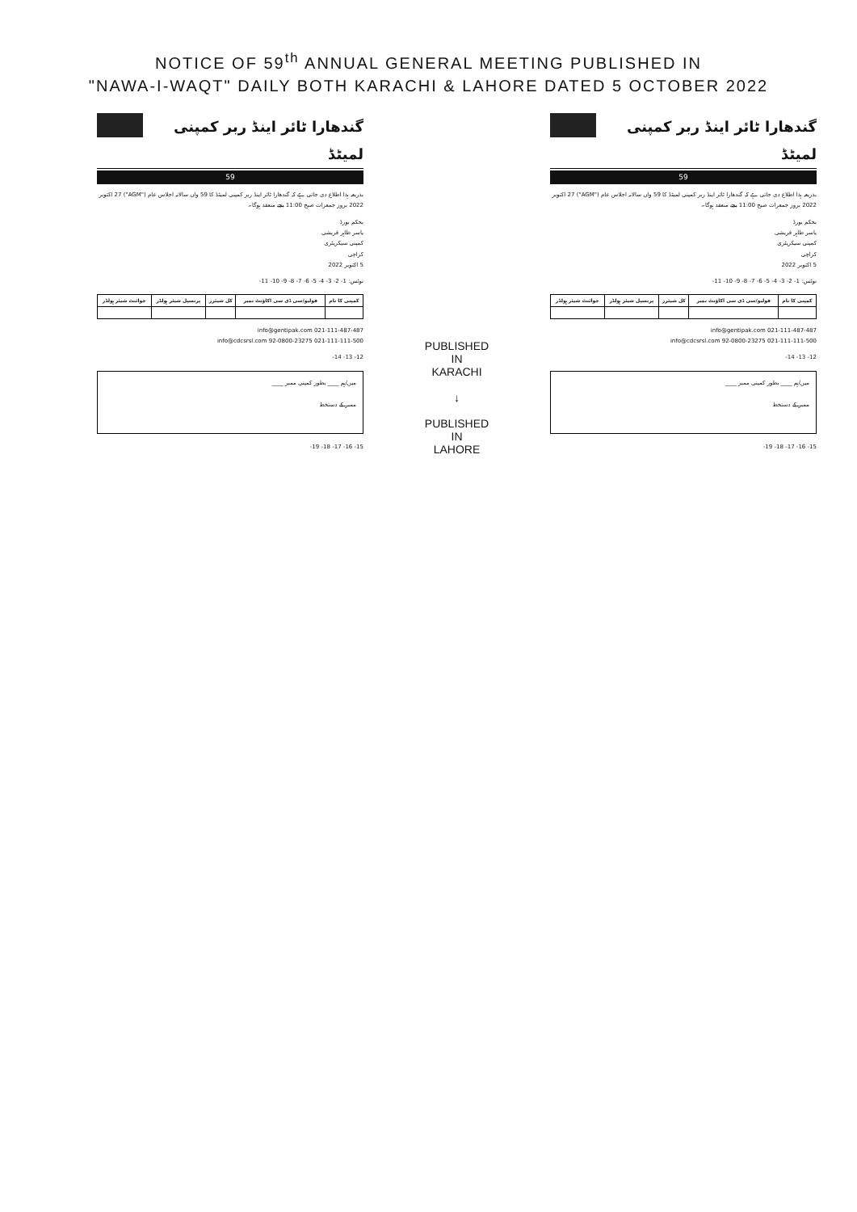NOTICE OF 59<sup>th</sup> ANNUAL GENERAL MEETING PUBLISHED IN
"NAWA-I-WAQT" DAILY BOTH KARACHI & LAHORE DATED 5 OCTOBER 2022
گندھارا ٹائر اینڈ ربر کمپنی لمیٹڈ
59
بذریعہ ہذا اطلاع دی جاتی ہے کہ گندھارا ٹائر اینڈ ربر کمپنی لمیٹڈ کا 59 واں سالانہ اجلاس عام ("AGM") 27 اکتوبر 2022 بروز جمعرات صبح 11:00 بجے منعقد ہوگا۔
بحکم بورڈ
یاسر طاہر قریشی
کمپنی سیکریٹری
کراچی
5 اکتوبر 2022
نوٹس: 1- 2- 3- 4- 5- 6- 7- 8- 9- 10- 11-
| کمپنی کا نام | فولیو/سی ڈی سی اکاؤنٹ نمبر | کل شیئرز | پرنسپل شیئر ہولڈر | جوائنٹ شیئر ہولڈر |
| --- | --- | --- | --- | --- |
021-111-487-487 info@gentipak.com
021-111-111-500 92-0800-23275 info@cdcsrsl.com
12- 13- 14-
میں/ہم ____ بطور کمپنی ممبر ____
ممبر کے دستخط
15- 16- 17- 18- 19-
PUBLISHED
IN
KARACHI
↓
PUBLISHED
IN
LAHORE
گندھارا ٹائر اینڈ ربر کمپنی لمیٹڈ
59
بذریعہ ہذا اطلاع دی جاتی ہے کہ گندھارا ٹائر اینڈ ربر کمپنی لمیٹڈ کا 59 واں سالانہ اجلاس عام ("AGM") 27 اکتوبر 2022 بروز جمعرات صبح 11:00 بجے منعقد ہوگا۔
بحکم بورڈ
یاسر طاہر قریشی
کمپنی سیکریٹری
کراچی
5 اکتوبر 2022
نوٹس: 1- 2- 3- 4- 5- 6- 7- 8- 9- 10- 11-
| کمپنی کا نام | فولیو/سی ڈی سی اکاؤنٹ نمبر | کل شیئرز | پرنسپل شیئر ہولڈر | جوائنٹ شیئر ہولڈر |
| --- | --- | --- | --- | --- |
021-111-487-487 info@gentipak.com
021-111-111-500 92-0800-23275 info@cdcsrsl.com
12- 13- 14-
میں/ہم ____ بطور کمپنی ممبر ____
ممبر کے دستخط
15- 16- 17- 18- 19-